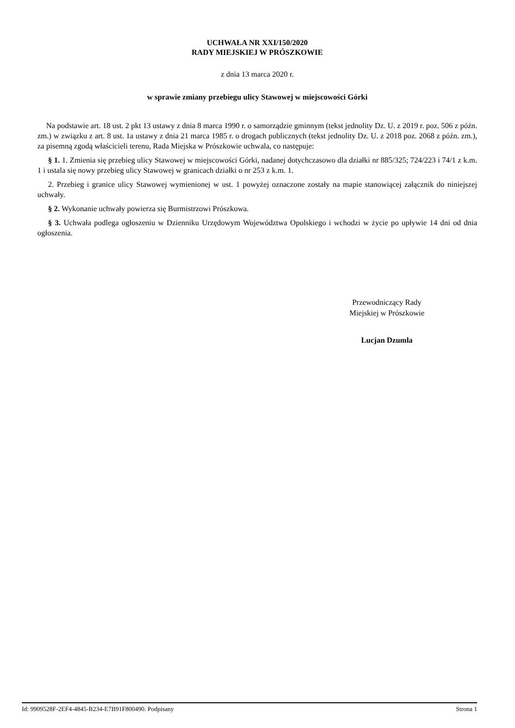UCHWAŁA NR XXI/150/2020
RADY MIEJSKIEJ W PRÓSZKOWIE
z dnia 13 marca 2020 r.
w sprawie zmiany przebiegu ulicy Stawowej w miejscowości Górki
Na podstawie art. 18 ust. 2 pkt 13 ustawy z dnia 8 marca 1990 r. o samorządzie gminnym (tekst jednolity Dz. U. z 2019 r. poz. 506 z późn. zm.) w związku z art. 8 ust. 1a ustawy z dnia 21 marca 1985 r. o drogach publicznych (tekst jednolity Dz. U. z 2018 poz. 2068 z późn. zm.), za pisemną zgodą właścicieli terenu, Rada Miejska w Prószkowie uchwala, co następuje:
§ 1. 1. Zmienia się przebieg ulicy Stawowej w miejscowości Górki, nadanej dotychczasowo dla działki nr 885/325; 724/223 i 74/1 z k.m. 1 i ustala się nowy przebieg ulicy Stawowej w granicach działki o nr 253 z k.m. 1.
2. Przebieg i granice ulicy Stawowej wymienionej w ust. 1 powyżej oznaczone zostały na mapie stanowiącej załącznik do niniejszej uchwały.
§ 2. Wykonanie uchwały powierza się Burmistrzowi Prószkowa.
§ 3. Uchwała podlega ogłoszeniu w Dzienniku Urzędowym Województwa Opolskiego i wchodzi w życie po upływie 14 dni od dnia ogłoszenia.
Przewodniczący Rady
Miejskiej w Prószkowie
Lucjan Dzumla
Id: 9909528F-2EF4-4845-B234-E7B91F800490. Podpisany Strona 1